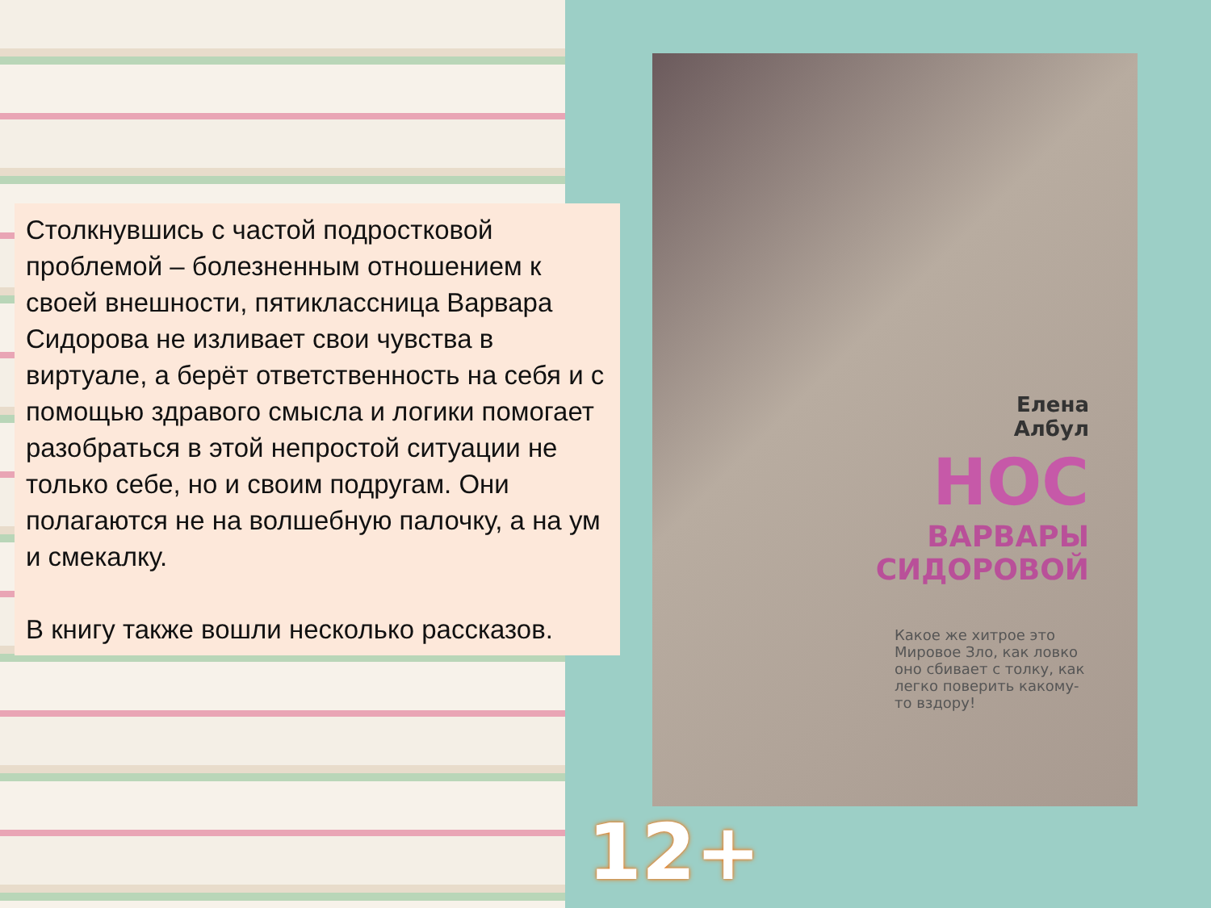Столкнувшись с частой подростковой проблемой – болезненным отношением к своей внешности, пятиклассница Варвара Сидорова не изливает свои чувства в виртуале, а берёт ответственность на себя и с помощью здравого смысла и логики помогает разобраться в этой непростой ситуации не только себе, но и своим подругам. Они полагаются не на волшебную палочку, а на ум и смекалку.
В книгу также вошли несколько рассказов.
Елена
Албул
НОС
ВАРВАРЫ
СИДОРОВОЙ
Какое же хитрое это Мировое Зло, как ловко оно сбивает с толку, как легко поверить какому-то вздору!
12+